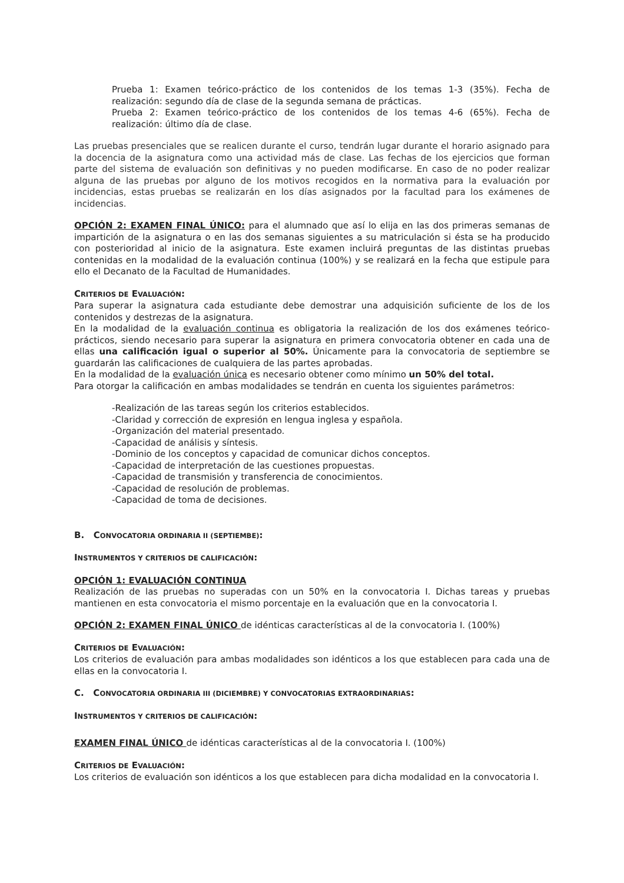Prueba 1: Examen teórico-práctico de los contenidos de los temas 1-3 (35%). Fecha de realización: segundo día de clase de la segunda semana de prácticas.
Prueba 2: Examen teórico-práctico de los contenidos de los temas 4-6 (65%). Fecha de realización: último día de clase.
Las pruebas presenciales que se realicen durante el curso, tendrán lugar durante el horario asignado para la docencia de la asignatura como una actividad más de clase. Las fechas de los ejercicios que forman parte del sistema de evaluación son definitivas y no pueden modificarse. En caso de no poder realizar alguna de las pruebas por alguno de los motivos recogidos en la normativa para la evaluación por incidencias, estas pruebas se realizarán en los días asignados por la facultad para los exámenes de incidencias.
OPCIÓN 2: EXAMEN FINAL ÚNICO: para el alumnado que así lo elija en las dos primeras semanas de impartición de la asignatura o en las dos semanas siguientes a su matriculación si ésta se ha producido con posterioridad al inicio de la asignatura. Este examen incluirá preguntas de las distintas pruebas contenidas en la modalidad de la evaluación continua (100%) y se realizará en la fecha que estipule para ello el Decanato de la Facultad de Humanidades.
CRITERIOS DE EVALUACIÓN:
Para superar la asignatura cada estudiante debe demostrar una adquisición suficiente de los de los contenidos y destrezas de la asignatura.
En la modalidad de la evaluación continua es obligatoria la realización de los dos exámenes teórico-prácticos, siendo necesario para superar la asignatura en primera convocatoria obtener en cada una de ellas una calificación igual o superior al 50%. Únicamente para la convocatoria de septiembre se guardarán las calificaciones de cualquiera de las partes aprobadas.
En la modalidad de la evaluación única es necesario obtener como mínimo un 50% del total.
Para otorgar la calificación en ambas modalidades se tendrán en cuenta los siguientes parámetros:
-Realización de las tareas según los criterios establecidos.
-Claridad y corrección de expresión en lengua inglesa y española.
-Organización del material presentado.
-Capacidad de análisis y síntesis.
-Dominio de los conceptos y capacidad de comunicar dichos conceptos.
-Capacidad de interpretación de las cuestiones propuestas.
-Capacidad de transmisión y transferencia de conocimientos.
-Capacidad de resolución de problemas.
-Capacidad de toma de decisiones.
B. CONVOCATORIA ORDINARIA II (SEPTIEMBE):
INSTRUMENTOS Y CRITERIOS DE CALIFICACIÓN:
OPCIÓN 1: EVALUACIÓN CONTINUA
Realización de las pruebas no superadas con un 50% en la convocatoria I. Dichas tareas y pruebas mantienen en esta convocatoria el mismo porcentaje en la evaluación que en la convocatoria I.
OPCIÓN 2: EXAMEN FINAL ÚNICO de idénticas características al de la convocatoria I. (100%)
CRITERIOS DE EVALUACIÓN:
Los criterios de evaluación para ambas modalidades son idénticos a los que establecen para cada una de ellas en la convocatoria I.
C. CONVOCATORIA ORDINARIA III (DICIEMBRE) Y CONVOCATORIAS EXTRAORDINARIAS:
INSTRUMENTOS Y CRITERIOS DE CALIFICACIÓN:
EXAMEN FINAL ÚNICO de idénticas características al de la convocatoria I. (100%)
CRITERIOS DE EVALUACIÓN:
Los criterios de evaluación son idénticos a los que establecen para dicha modalidad en la convocatoria I.